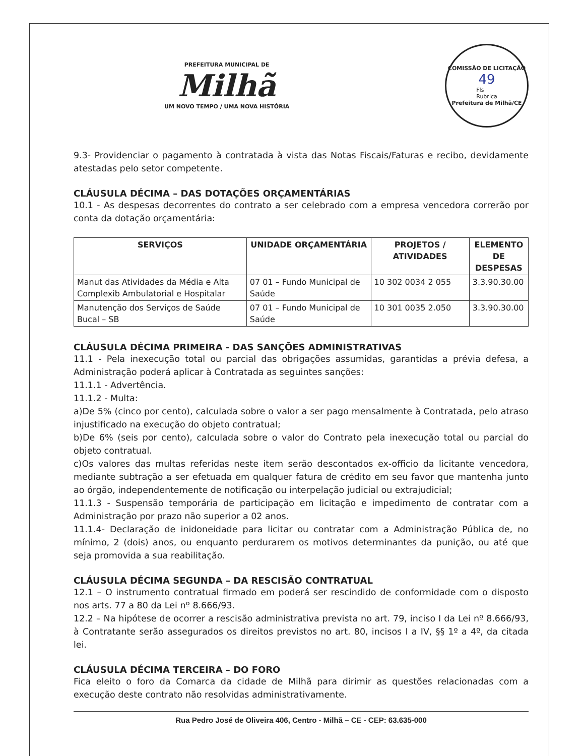PREFEITURA MUNICIPAL DE
Milhã
UM NOVO TEMPO / UMA NOVA HISTÓRIA
COMISSÃO DE LICITAÇÃO
49
Fls
Rubrica
Prefeitura de Milhã/CE
9.3- Providenciar o pagamento à contratada à vista das Notas Fiscais/Faturas e recibo, devidamente atestadas pelo setor competente.
CLÁUSULA DÉCIMA – DAS DOTAÇÕES ORÇAMENTÁRIAS
10.1 - As despesas decorrentes do contrato a ser celebrado com a empresa vencedora correrão por conta da dotação orçamentária:
| SERVIÇOS | UNIDADE ORÇAMENTÁRIA | PROJETOS / ATIVIDADES | ELEMENTO DE DESPESAS |
| --- | --- | --- | --- |
| Manut das Atividades da Média e Alta Complexib Ambulatorial e Hospitalar | 07 01 – Fundo Municipal de Saúde | 10 302 0034 2 055 | 3.3.90.30.00 |
| Manutenção dos Serviços de Saúde Bucal – SB | 07 01 – Fundo Municipal de Saúde | 10 301 0035 2.050 | 3.3.90.30.00 |
CLÁUSULA DÉCIMA PRIMEIRA - DAS SANÇÕES ADMINISTRATIVAS
11.1 - Pela inexecução total ou parcial das obrigações assumidas, garantidas a prévia defesa, a Administração poderá aplicar à Contratada as seguintes sanções:
11.1.1 - Advertência.
11.1.2 - Multa:
a)De 5% (cinco por cento), calculada sobre o valor a ser pago mensalmente à Contratada, pelo atraso injustificado na execução do objeto contratual;
b)De 6% (seis por cento), calculada sobre o valor do Contrato pela inexecução total ou parcial do objeto contratual.
c)Os valores das multas referidas neste item serão descontados ex-officio da licitante vencedora, mediante subtração a ser efetuada em qualquer fatura de crédito em seu favor que mantenha junto ao órgão, independentemente de notificação ou interpelação judicial ou extrajudicial;
11.1.3 - Suspensão temporária de participação em licitação e impedimento de contratar com a Administração por prazo não superior a 02 anos.
11.1.4- Declaração de inidoneidade para licitar ou contratar com a Administração Pública de, no mínimo, 2 (dois) anos, ou enquanto perdurarem os motivos determinantes da punição, ou até que seja promovida a sua reabilitação.
CLÁUSULA DÉCIMA SEGUNDA – DA RESCISÃO CONTRATUAL
12.1 – O instrumento contratual firmado em poderá ser rescindido de conformidade com o disposto nos arts. 77 a 80 da Lei nº 8.666/93.
12.2 – Na hipótese de ocorrer a rescisão administrativa prevista no art. 79, inciso I da Lei nº 8.666/93, à Contratante serão assegurados os direitos previstos no art. 80, incisos I a IV, §§ 1º a 4º, da citada lei.
CLÁUSULA DÉCIMA TERCEIRA – DO FORO
Fica eleito o foro da Comarca da cidade de Milhã para dirimir as questões relacionadas com a execução deste contrato não resolvidas administrativamente.
Rua Pedro José de Oliveira 406, Centro - Milhã – CE - CEP: 63.635-000